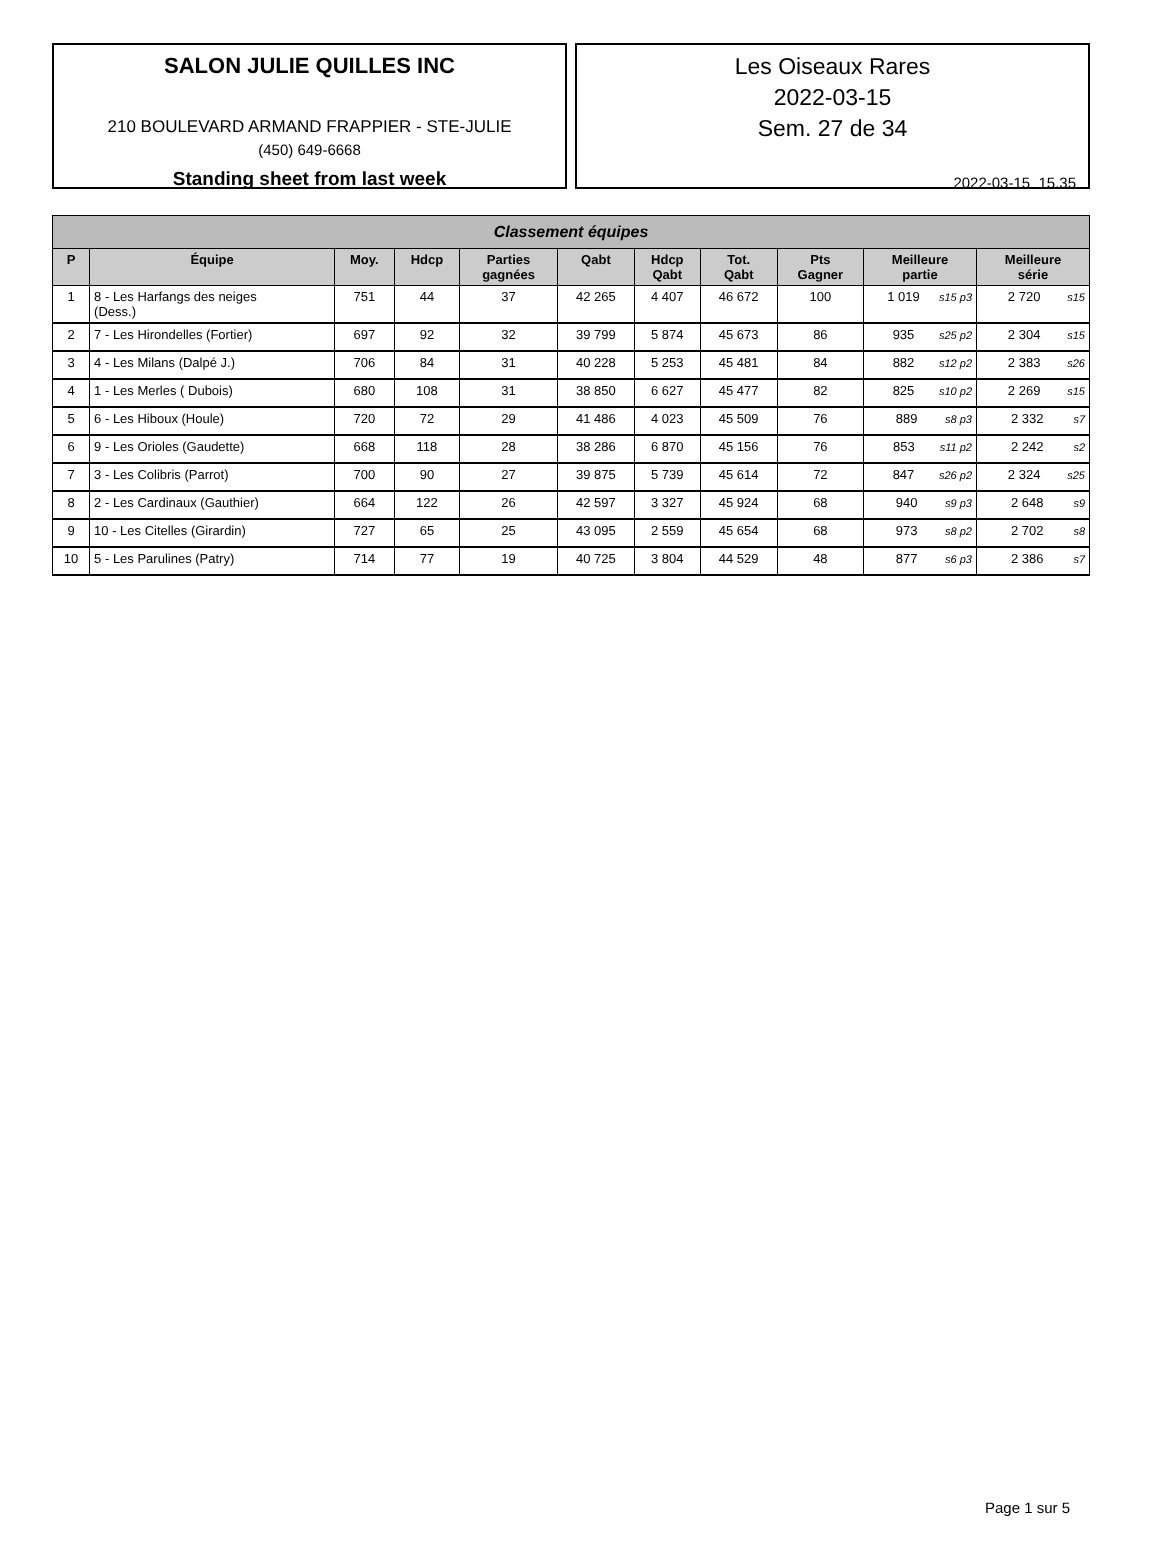SALON JULIE QUILLES INC
210 BOULEVARD ARMAND FRAPPIER - STE-JULIE
(450) 649-6668
Standing sheet from last week
Les Oiseaux Rares
2022-03-15
Sem. 27 de 34
2022-03-15 15.35
| Classement équipes | | | | | | | | | | |
| --- | --- | --- | --- | --- | --- | --- | --- | --- | --- | --- |
| P | Équipe | Moy. | Hdcp | Parties gagnées | Qabt | Hdcp Qabt | Tot. Qabt | Pts Gagner | Meilleure partie | Meilleure série |
| 1 | 8 - Les Harfangs des neiges (Dess.) | 751 | 44 | 37 | 42 265 | 4 407 | 46 672 | 100 | 1 019 s15 p3 | 2 720 s15 |
| 2 | 7 - Les Hirondelles (Fortier) | 697 | 92 | 32 | 39 799 | 5 874 | 45 673 | 86 | 935 s25 p2 | 2 304 s15 |
| 3 | 4 - Les Milans (Dalpé J.) | 706 | 84 | 31 | 40 228 | 5 253 | 45 481 | 84 | 882 s12 p2 | 2 383 s26 |
| 4 | 1 - Les Merles ( Dubois) | 680 | 108 | 31 | 38 850 | 6 627 | 45 477 | 82 | 825 s10 p2 | 2 269 s15 |
| 5 | 6 - Les Hiboux (Houle) | 720 | 72 | 29 | 41 486 | 4 023 | 45 509 | 76 | 889 s8 p3 | 2 332 s7 |
| 6 | 9 - Les Orioles (Gaudette) | 668 | 118 | 28 | 38 286 | 6 870 | 45 156 | 76 | 853 s11 p2 | 2 242 s2 |
| 7 | 3 - Les Colibris (Parrot) | 700 | 90 | 27 | 39 875 | 5 739 | 45 614 | 72 | 847 s26 p2 | 2 324 s25 |
| 8 | 2 - Les Cardinaux (Gauthier) | 664 | 122 | 26 | 42 597 | 3 327 | 45 924 | 68 | 940 s9 p3 | 2 648 s9 |
| 9 | 10 - Les Citelles (Girardin) | 727 | 65 | 25 | 43 095 | 2 559 | 45 654 | 68 | 973 s8 p2 | 2 702 s8 |
| 10 | 5 - Les Parulines (Patry) | 714 | 77 | 19 | 40 725 | 3 804 | 44 529 | 48 | 877 s6 p3 | 2 386 s7 |
Page 1 sur 5